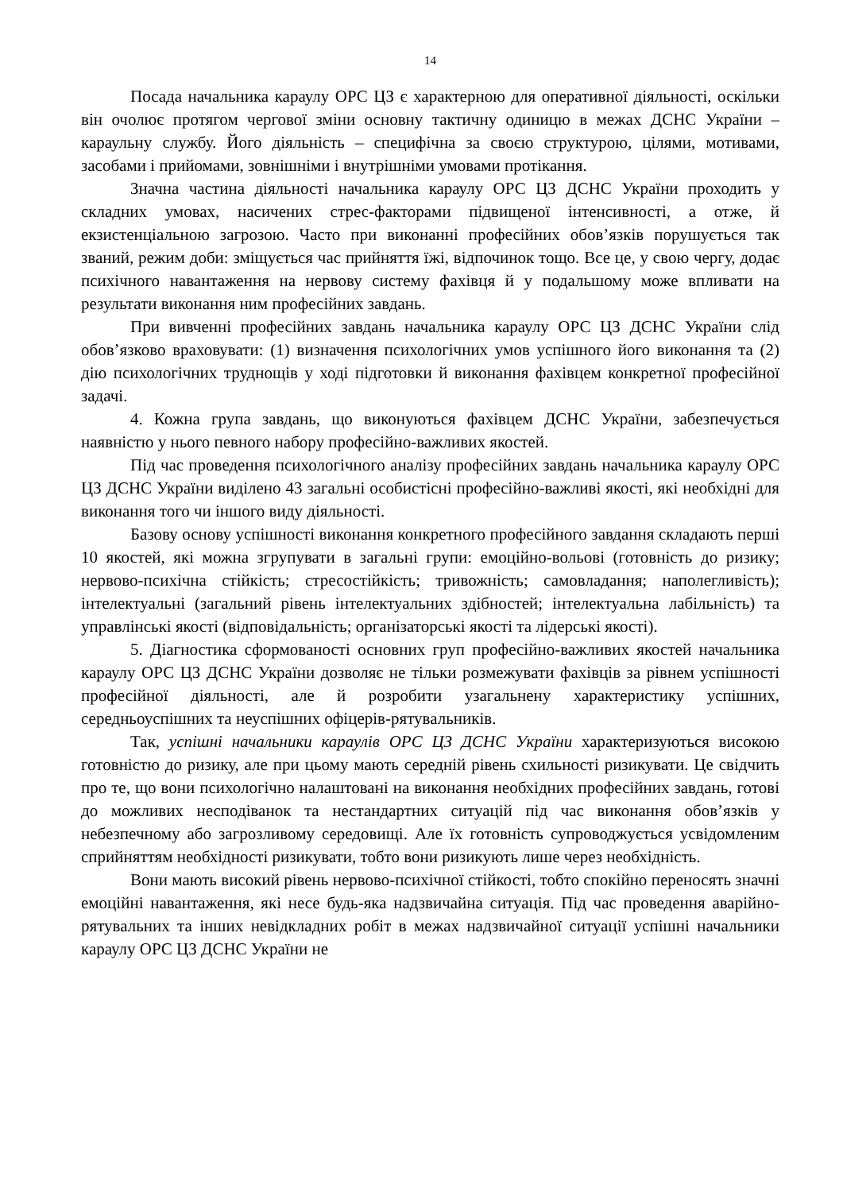14
Посада начальника караулу ОРС ЦЗ є характерною для оперативної діяльності, оскільки він очолює протягом чергової зміни основну тактичну одиницю в межах ДСНС України – караульну службу. Його діяльність – специфічна за своєю структурою, цілями, мотивами, засобами і прийомами, зовнішніми і внутрішніми умовами протікання.
Значна частина діяльності начальника караулу ОРС ЦЗ ДСНС України проходить у складних умовах, насичених стрес-факторами підвищеної інтенсивності, а отже, й екзистенціальною загрозою. Часто при виконанні професійних обов’язків порушується так званий, режим доби: зміщується час прийняття їжі, відпочинок тощо. Все це, у свою чергу, додає психічного навантаження на нервову систему фахівця й у подальшому може впливати на результати виконання ним професійних завдань.
При вивченні професійних завдань начальника караулу ОРС ЦЗ ДСНС України слід обов’язково враховувати: (1) визначення психологічних умов успішного його виконання та (2) дію психологічних труднощів у ході підготовки й виконання фахівцем конкретної професійної задачі.
4. Кожна група завдань, що виконуються фахівцем ДСНС України, забезпечується наявністю у нього певного набору професійно-важливих якостей.
Під час проведення психологічного аналізу професійних завдань начальника караулу ОРС ЦЗ ДСНС України виділено 43 загальні особистісні професійно-важливі якості, які необхідні для виконання того чи іншого виду діяльності.
Базову основу успішності виконання конкретного професійного завдання складають перші 10 якостей, які можна згрупувати в загальні групи: емоційно-вольові (готовність до ризику; нервово-психічна стійкість; стресостійкість; тривожність; самовладання; наполегливість); інтелектуальні (загальний рівень інтелектуальних здібностей; інтелектуальна лабільність) та управлінські якості (відповідальність; організаторські якості та лідерські якості).
5. Діагностика сформованості основних груп професійно-важливих якостей начальника караулу ОРС ЦЗ ДСНС України дозволяє не тільки розмежувати фахівців за рівнем успішності професійної діяльності, але й розробити узагальнену характеристику успішних, середньоуспішних та неуспішних офіцерів-рятувальників.
Так, успішні начальники караулів ОРС ЦЗ ДСНС України характеризуються високою готовністю до ризику, але при цьому мають середній рівень схильності ризикувати. Це свідчить про те, що вони психологічно налаштовані на виконання необхідних професійних завдань, готові до можливих несподіванок та нестандартних ситуацій під час виконання обов’язків у небезпечному або загрозливому середовищі. Але їх готовність супроводжується усвідомленим сприйняттям необхідності ризикувати, тобто вони ризикують лише через необхідність.
Вони мають високий рівень нервово-психічної стійкості, тобто спокійно переносять значні емоційні навантаження, які несе будь-яка надзвичайна ситуація. Під час проведення аварійно-рятувальних та інших невідкладних робіт в межах надзвичайної ситуації успішні начальники караулу ОРС ЦЗ ДСНС України не